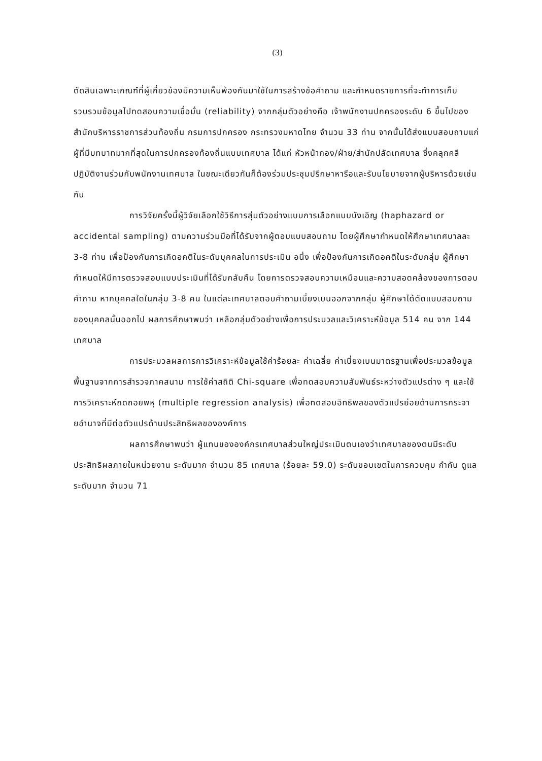(3)
ตัดสินเฉพาะเกณฑ์ที่ผู้เกี่ยวข้องมีความเห็นพ้องกันมาใช้ในการสร้างข้อคำถาม และกำหนดรายการที่จะทำการเก็บรวบรวมข้อมูลไปทดสอบความเชื่อมั่น (reliability) จากกลุ่มตัวอย่างคือ เจ้าพนักงานปกครองระดับ 6 ขึ้นไปของสำนักบริหารราชการส่วนท้องถิ่น กรมการปกครอง กระทรวงมหาดไทย จำนวน 33 ท่าน จากนั้นได้ส่งแบบสอบถามแก่ผู้ที่มีบทบาทมากที่สุดในการปกครองท้องถิ่นแบบเทศบาล ได้แก่ หัวหน้ากอง/ฝ่าย/สำนักปลัดเทศบาล ซึ่งคลุกคลีปฏิบัติงานร่วมกับพนักงานเทศบาล ในขณะเดียวกันก็ต้องร่วมประชุมปรึกษาหารือและรับนโยบายจากผู้บริหารด้วยเช่นกัน
การวิจัยครั้งนี้ผู้วิจัยเลือกใช้วิธีการสุ่มตัวอย่างแบบการเลือกแบบบังเอิญ (haphazard or accidental sampling) ตามความร่วมมือที่ได้รับจากผู้ตอบแบบสอบถาม โดยผู้ศึกษากำหนดให้ศึกษาเทศบาลละ 3-8 ท่าน เพื่อป้องกันการเกิดอคติในระดับบุคคลในการประเมิน อนึ่ง เพื่อป้องกันการเกิดอคติในระดับกลุ่ม ผู้ศึกษากำหนดให้มีการตรวจสอบแบบประเมินที่ได้รับกลับคืน โดยการตรวจสอบความเหมือนและความสอดคล้องของการตอบคำถาม หากบุคคลใดในกลุ่ม 3-8 คน ในแต่ละเทศบาลตอบคำถามเบี่ยงเบนออกจากกลุ่ม ผู้ศึกษาได้ตัดแบบสอบถามของบุคคลนั้นออกไป ผลการศึกษาพบว่า เหลือกลุ่มตัวอย่างเพื่อการประมวลและวิเคราะห์ข้อมูล 514 คน จาก 144 เทศบาล
การประมวลผลการการวิเคราะห์ข้อมูลใช้ค่าร้อยละ ค่าเฉลี่ย ค่าเบี่ยงเบนมาตรฐานเพื่อประมวลข้อมูลพื้นฐานจากการสำรวจภาคสนาม การใช้ค่าสถิติ Chi-square เพื่อทดสอบความสัมพันธ์ระหว่างตัวแปรต่าง ๆ และใช้การวิเคราะห์ถดถอยพหุ (multiple regression analysis) เพื่อทดสอบอิทธิพลของตัวแปรย่อยด้านการกระจายอำนาจที่มีต่อตัวแปรด้านประสิทธิผลขององค์การ
ผลการศึกษาพบว่า ผู้แทนขององค์กรเทศบาลส่วนใหญ่ประเมินตนเองว่าเทศบาลของตนมีระดับประสิทธิผลภายในหน่วยงาน ระดับมาก จำนวน 85 เทศบาล (ร้อยละ 59.0) ระดับขอบเขตในการควบคุม กำกับ ดูแล ระดับมาก จำนวน 71